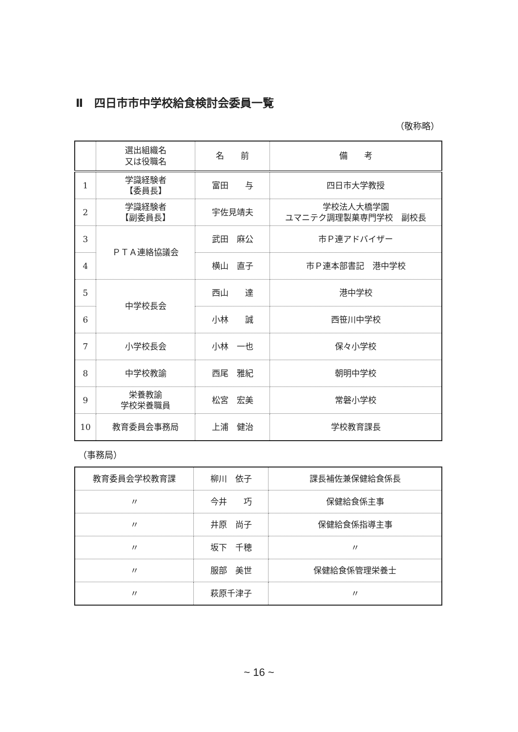Ⅱ　四日市市中学校給食検討会委員一覧
（敬称略）
| | 選出組織名 又は役職名 | 名 前 | 備 考 |
| --- | --- | --- | --- |
| 1 | 学識経験者 【委員長】 | 富田 与 | 四日市大学教授 |
| 2 | 学識経験者 【副委員長】 | 宇佐見靖夫 | 学校法人大橋学園 ユマニテク調理製菓専門学校 副校長 |
| 3 | ＰＴＡ連絡協議会 | 武田 麻公 | 市Ｐ連アドバイザー |
| 4 | | 横山 直子 | 市Ｐ連本部書記 港中学校 |
| 5 | 中学校長会 | 西山 達 | 港中学校 |
| 6 | | 小林 誠 | 西笹川中学校 |
| 7 | 小学校長会 | 小林 一也 | 保々小学校 |
| 8 | 中学校教諭 | 西尾 雅紀 | 朝明中学校 |
| 9 | 栄養教諭 学校栄養職員 | 松宮 宏美 | 常磐小学校 |
| 10 | 教育委員会事務局 | 上浦 健治 | 学校教育課長 |
（事務局）
| 教育委員会学校教育課 | 柳川 依子 | 課長補佐兼保健給食係長 |
| 〃 | 今井 巧 | 保健給食係主事 |
| 〃 | 井原 尚子 | 保健給食係指導主事 |
| 〃 | 坂下 千穂 | 〃 |
| 〃 | 服部 美世 | 保健給食係管理栄養士 |
| 〃 | 萩原千津子 | 〃 |
~ 16 ~